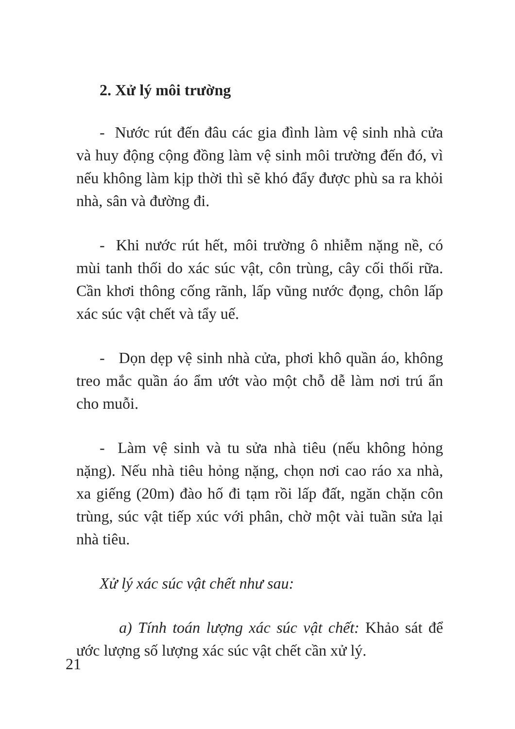2. Xử lý môi trường
- Nước rút đến đâu các gia đình làm vệ sinh nhà cửa và huy động cộng đồng làm vệ sinh môi trường đến đó, vì nếu không làm kịp thời thì sẽ khó đẩy được phù sa ra khỏi nhà, sân và đường đi.
- Khi nước rút hết, môi trường ô nhiễm nặng nề, có mùi tanh thối do xác súc vật, côn trùng, cây cối thối rữa. Cần khơi thông cống rãnh, lấp vũng nước đọng, chôn lấp xác súc vật chết và tẩy uế.
- Dọn dẹp vệ sinh nhà cửa, phơi khô quần áo, không treo mắc quần áo ẩm ướt vào một chỗ dễ làm nơi trú ẩn cho muỗi.
- Làm vệ sinh và tu sửa nhà tiêu (nếu không hỏng nặng). Nếu nhà tiêu hỏng nặng, chọn nơi cao ráo xa nhà, xa giếng (20m) đào hố đi tạm rồi lấp đất, ngăn chặn côn trùng, súc vật tiếp xúc với phân, chờ một vài tuần sửa lại nhà tiêu.
Xử lý xác súc vật chết như sau:
a) Tính toán lượng xác súc vật chết: Khảo sát để ước lượng số lượng xác súc vật chết cần xử lý.
21